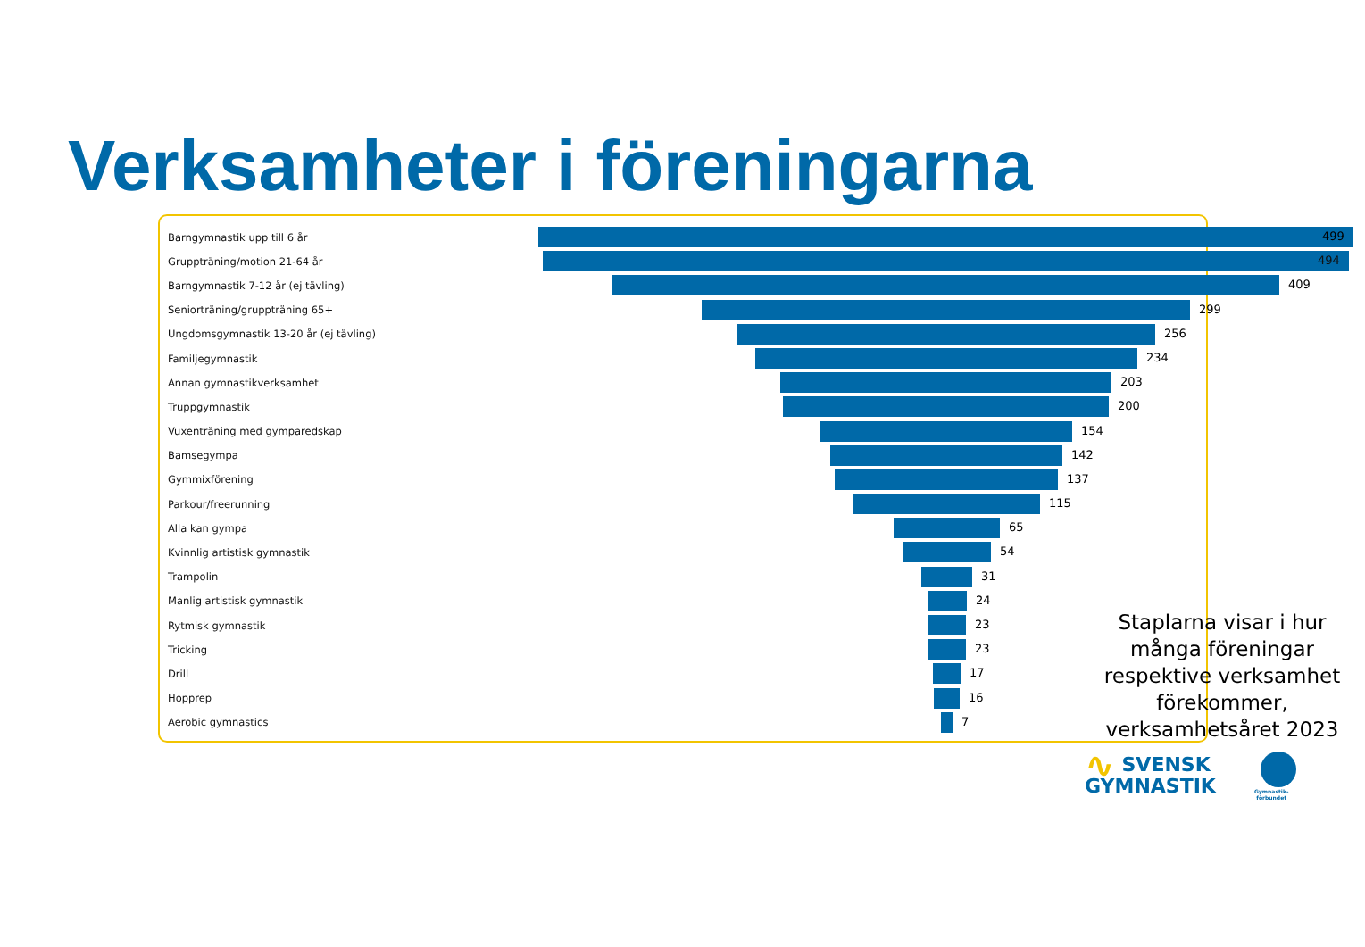Verksamheter i föreningarna
Barngymnastik upp till 6 år
499
Gruppträning/motion 21-64 år
494
Barngymnastik 7-12 år (ej tävling)
409
Seniorträning/gruppträning 65+
299
Ungdomsgymnastik 13-20 år (ej tävling)
256
Familjegymnastik
234
Annan gymnastikverksamhet
203
Truppgymnastik
200
Vuxenträning med gymparedskap
154
Bamsegympa
142
Gymmixförening
137
Parkour/freerunning
115
Alla kan gympa
65
Kvinnlig artistisk gymnastik
54
Trampolin
31
Manlig artistisk gymnastik
24
Rytmisk gymnastik
23
Tricking
23
Drill
17
Hopprep
16
Aerobic gymnastics
7
Staplarna visar i hur många föreningar respektive verksamhet förekommer, verksamhetsåret 2023
∿ SVENSK
GYMNASTIK
Gymnastik-
förbundet